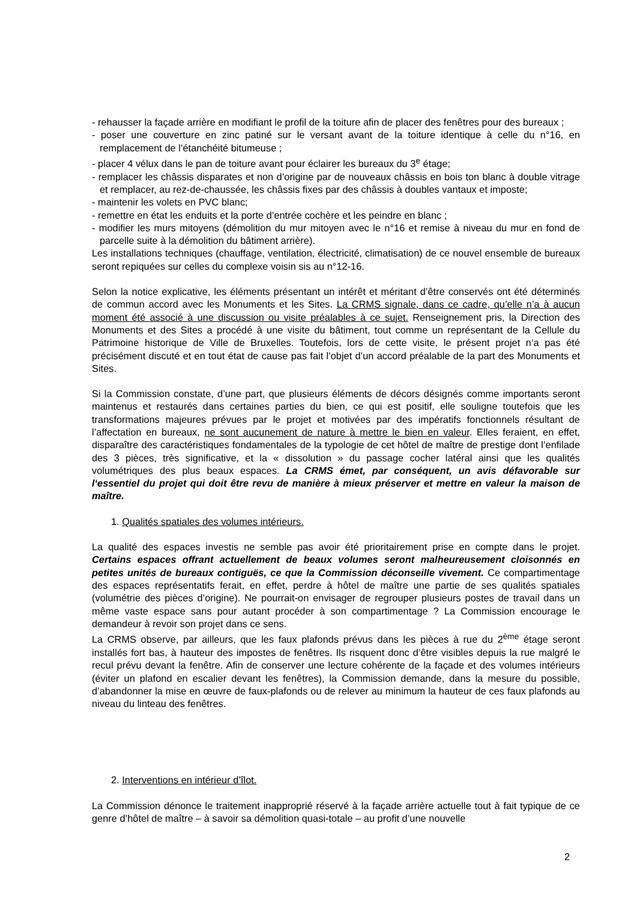- rehausser la façade arrière en modifiant le profil de la toiture afin de placer des fenêtres pour des bureaux ;
- poser une couverture en zinc patiné sur le versant avant de la toiture identique à celle du n°16, en remplacement de l’étanchéité bitumeuse ;
- placer 4 vélux dans le pan de toiture avant pour éclairer les bureaux du 3<sup>e</sup> étage;
- remplacer les châssis disparates et non d’origine par de nouveaux châssis en bois ton blanc à double vitrage et remplacer, au rez-de-chaussée, les châssis fixes par des châssis à doubles vantaux et imposte;
- maintenir les volets en PVC blanc;
- remettre en état les enduits et la porte d’entrée cochère et les peindre en blanc ;
- modifier les murs mitoyens (démolition du mur mitoyen avec le n°16 et remise à niveau du mur en fond de parcelle suite à la démolition du bâtiment arrière).
Les installations techniques (chauffage, ventilation, électricité, climatisation) de ce nouvel ensemble de bureaux seront repiquées sur celles du complexe voisin sis au n°12-16.
Selon la notice explicative, les éléments présentant un intérêt et méritant d’être conservés ont été déterminés de commun accord avec les Monuments et les Sites. La CRMS signale, dans ce cadre, qu’elle n’a à aucun moment été associé à une discussion ou visite préalables à ce sujet. Renseignement pris, la Direction des Monuments et des Sites a procédé à une visite du bâtiment, tout comme un représentant de la Cellule du Patrimoine historique de Ville de Bruxelles. Toutefois, lors de cette visite, le présent projet n’a pas été précisément discuté et en tout état de cause pas fait l’objet d’un accord préalable de la part des Monuments et Sites.
Si la Commission constate, d’une part, que plusieurs éléments de décors désignés comme importants seront maintenus et restaurés dans certaines parties du bien, ce qui est positif, elle souligne toutefois que les transformations majeures prévues par le projet et motivées par des impératifs fonctionnels résultant de l’affectation en bureaux, ne sont aucunement de nature à mettre le bien en valeur. Elles feraient, en effet, disparaître des caractéristiques fondamentales de la typologie de cet hôtel de maître de prestige dont l’enfilade des 3 pièces, très significative, et la « dissolution » du passage cocher latéral ainsi que les qualités volumétriques des plus beaux espaces. La CRMS émet, par conséquent, un avis défavorable sur l‘essentiel du projet qui doit être revu de manière à mieux préserver et mettre en valeur la maison de maître.
1. Qualités spatiales des volumes intérieurs.
La qualité des espaces investis ne semble pas avoir été prioritairement prise en compte dans le projet. Certains espaces offrant actuellement de beaux volumes seront malheureusement cloisonnés en petites unités de bureaux contiguës, ce que la Commission déconseille vivement. Ce compartimentage des espaces représentatifs ferait, en effet, perdre à hôtel de maître une partie de ses qualités spatiales (volumétrie des pièces d’origine). Ne pourrait-on envisager de regrouper plusieurs postes de travail dans un même vaste espace sans pour autant procéder à son compartimentage ? La Commission encourage le demandeur à revoir son projet dans ce sens.
La CRMS observe, par ailleurs, que les faux plafonds prévus dans les pièces à rue du 2<sup>ème</sup> étage seront installés fort bas, à hauteur des impostes de fenêtres. Ils risquent donc d’être visibles depuis la rue malgré le recul prévu devant la fenêtre. Afin de conserver une lecture cohérente de la façade et des volumes intérieurs (éviter un plafond en escalier devant les fenêtres), la Commission demande, dans la mesure du possible, d’abandonner la mise en œuvre de faux-plafonds ou de relever au minimum la hauteur de ces faux plafonds au niveau du linteau des fenêtres.
2. Interventions en intérieur d’îlot.
La Commission dénonce le traitement inapproprié réservé à la façade arrière actuelle tout à fait typique de ce genre d’hôtel de maître – à savoir sa démolition quasi-totale – au profit d’une nouvelle
2